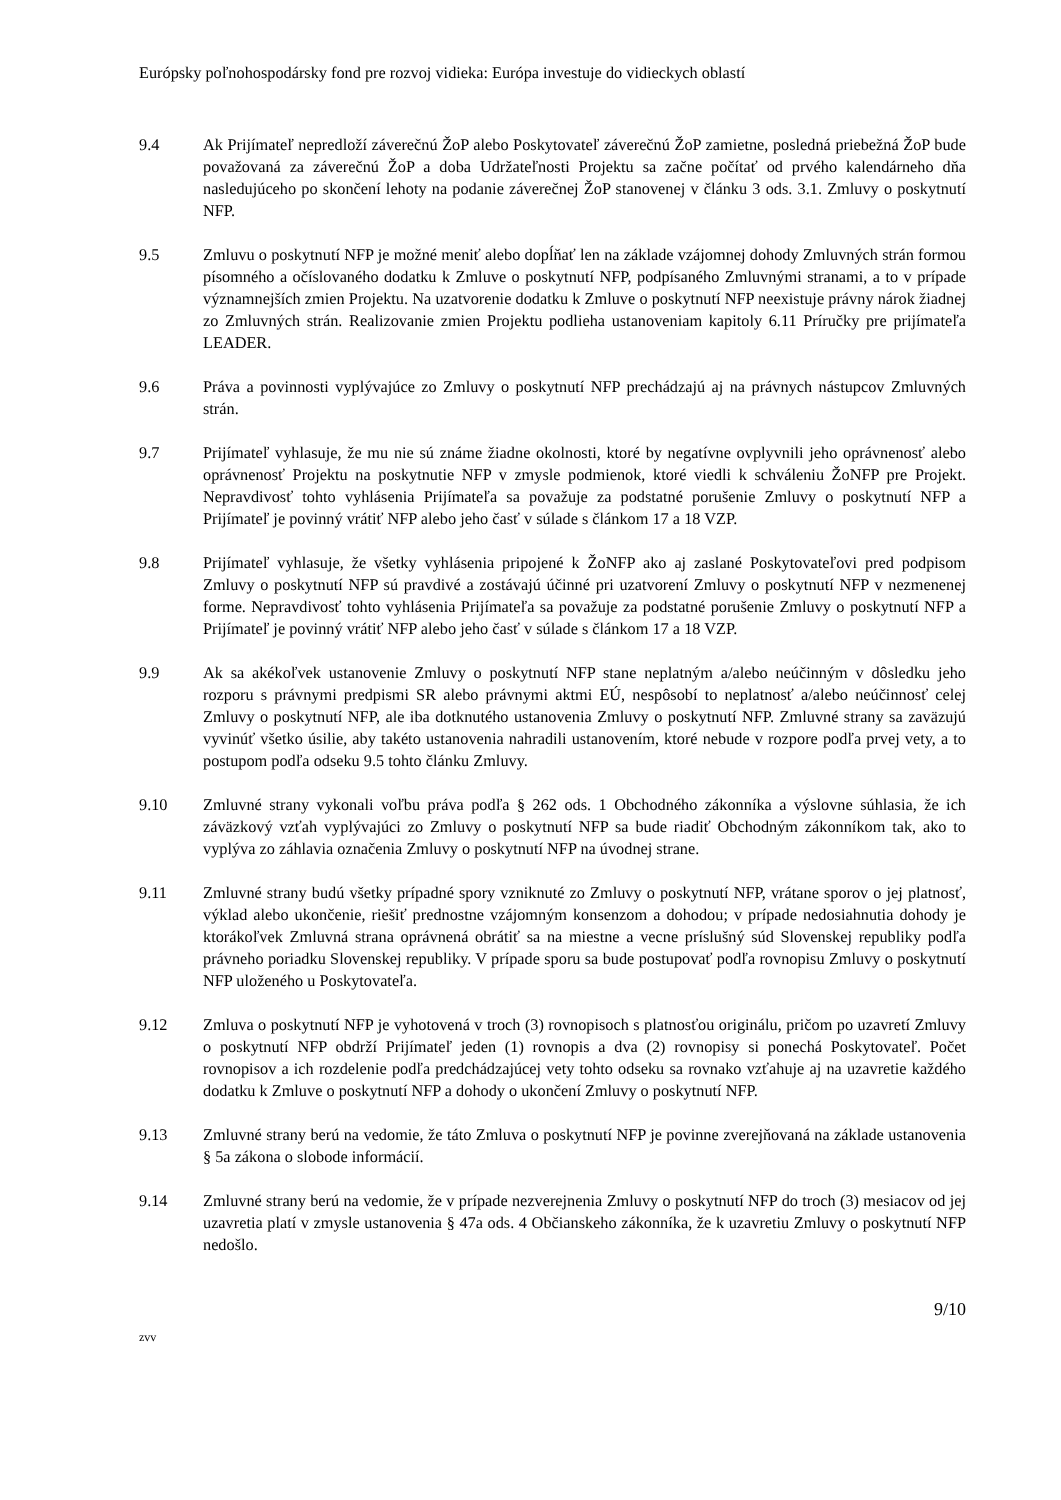Európsky poľnohospodársky fond pre rozvoj vidieka: Európa investuje do vidieckych oblastí
9.4 Ak Prijímateľ nepredloží záverečnú ŽoP alebo Poskytovateľ záverečnú ŽoP zamietne, posledná priebežná ŽoP bude považovaná za záverečnú ŽoP a doba Udržateľnosti Projektu sa začne počítať od prvého kalendárneho dňa nasledujúceho po skončení lehoty na podanie záverečnej ŽoP stanovenej v článku 3 ods. 3.1. Zmluvy o poskytnutí NFP.
9.5 Zmluvu o poskytnutí NFP je možné meniť alebo dopĺňať len na základe vzájomnej dohody Zmluvných strán formou písomného a očíslovaného dodatku k Zmluve o poskytnutí NFP, podpísaného Zmluvnými stranami, a to v prípade významnejších zmien Projektu. Na uzatvorenie dodatku k Zmluve o poskytnutí NFP neexistuje právny nárok žiadnej zo Zmluvných strán. Realizovanie zmien Projektu podlieha ustanoveniam kapitoly 6.11 Príručky pre prijímateľa LEADER.
9.6 Práva a povinnosti vyplývajúce zo Zmluvy o poskytnutí NFP prechádzajú aj na právnych nástupcov Zmluvných strán.
9.7 Prijímateľ vyhlasuje, že mu nie sú známe žiadne okolnosti, ktoré by negatívne ovplyvnili jeho oprávnenosť alebo oprávnenosť Projektu na poskytnutie NFP v zmysle podmienok, ktoré viedli k schváleniu ŽoNFP pre Projekt. Nepravdivosť tohto vyhlásenia Prijímateľa sa považuje za podstatné porušenie Zmluvy o poskytnutí NFP a Prijímateľ je povinný vrátiť NFP alebo jeho časť v súlade s článkom 17 a 18 VZP.
9.8 Prijímateľ vyhlasuje, že všetky vyhlásenia pripojené k ŽoNFP ako aj zaslané Poskytovateľovi pred podpisom Zmluvy o poskytnutí NFP sú pravdivé a zostávajú účinné pri uzatvorení Zmluvy o poskytnutí NFP v nezmenenej forme. Nepravdivosť tohto vyhlásenia Prijímateľa sa považuje za podstatné porušenie Zmluvy o poskytnutí NFP a Prijímateľ je povinný vrátiť NFP alebo jeho časť v súlade s článkom 17 a 18 VZP.
9.9 Ak sa akékoľvek ustanovenie Zmluvy o poskytnutí NFP stane neplatným a/alebo neúčinným v dôsledku jeho rozporu s právnymi predpismi SR alebo právnymi aktmi EÚ, nespôsobí to neplatnosť a/alebo neúčinnosť celej Zmluvy o poskytnutí NFP, ale iba dotknutého ustanovenia Zmluvy o poskytnutí NFP. Zmluvné strany sa zaväzujú vyvinúť všetko úsilie, aby takéto ustanovenia nahradili ustanovením, ktoré nebude v rozpore podľa prvej vety, a to postupom podľa odseku 9.5 tohto článku Zmluvy.
9.10 Zmluvné strany vykonali voľbu práva podľa § 262 ods. 1 Obchodného zákonníka a výslovne súhlasia, že ich záväzkový vzťah vyplývajúci zo Zmluvy o poskytnutí NFP sa bude riadiť Obchodným zákonníkom tak, ako to vyplýva zo záhlavia označenia Zmluvy o poskytnutí NFP na úvodnej strane.
9.11 Zmluvné strany budú všetky prípadné spory vzniknuté zo Zmluvy o poskytnutí NFP, vrátane sporov o jej platnosť, výklad alebo ukončenie, riešiť prednostne vzájomným konsenzom a dohodou; v prípade nedosiahnutia dohody je ktorákoľvek Zmluvná strana oprávnená obrátiť sa na miestne a vecne príslušný súd Slovenskej republiky podľa právneho poriadku Slovenskej republiky. V prípade sporu sa bude postupovať podľa rovnopisu Zmluvy o poskytnutí NFP uloženého u Poskytovateľa.
9.12 Zmluva o poskytnutí NFP je vyhotovená v troch (3) rovnopisoch s platnosťou originálu, pričom po uzavretí Zmluvy o poskytnutí NFP obdrží Prijímateľ jeden (1) rovnopis a dva (2) rovnopisy si ponechá Poskytovateľ. Počet rovnopisov a ich rozdelenie podľa predchádzajúcej vety tohto odseku sa rovnako vzťahuje aj na uzavretie každého dodatku k Zmluve o poskytnutí NFP a dohody o ukončení Zmluvy o poskytnutí NFP.
9.13 Zmluvné strany berú na vedomie, že táto Zmluva o poskytnutí NFP je povinne zverejňovaná na základe ustanovenia § 5a zákona o slobode informácií.
9.14 Zmluvné strany berú na vedomie, že v prípade nezverejnenia Zmluvy o poskytnutí NFP do troch (3) mesiacov od jej uzavretia platí v zmysle ustanovenia § 47a ods. 4 Občianskeho zákonníka, že k uzavretiu Zmluvy o poskytnutí NFP nedošlo.
9/10
zvv